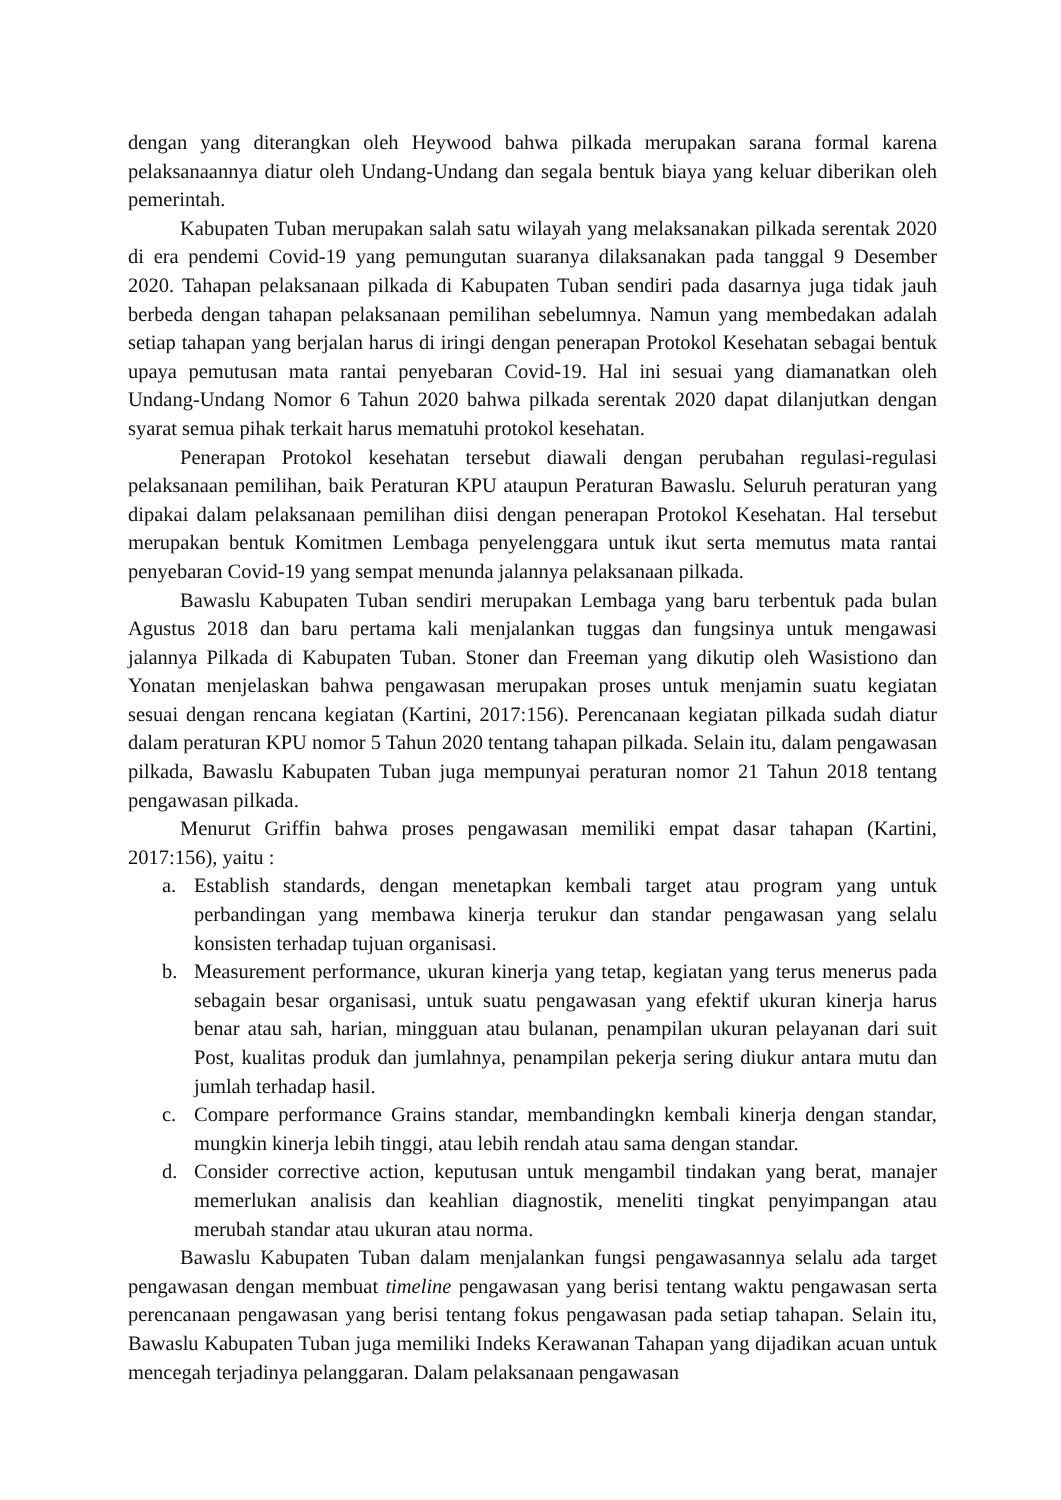dengan yang diterangkan oleh Heywood bahwa pilkada merupakan sarana formal karena pelaksanaannya diatur oleh Undang-Undang dan segala bentuk biaya yang keluar diberikan oleh pemerintah.
Kabupaten Tuban merupakan salah satu wilayah yang melaksanakan pilkada serentak 2020 di era pendemi Covid-19 yang pemungutan suaranya dilaksanakan pada tanggal 9 Desember 2020. Tahapan pelaksanaan pilkada di Kabupaten Tuban sendiri pada dasarnya juga tidak jauh berbeda dengan tahapan pelaksanaan pemilihan sebelumnya. Namun yang membedakan adalah setiap tahapan yang berjalan harus di iringi dengan penerapan Protokol Kesehatan sebagai bentuk upaya pemutusan mata rantai penyebaran Covid-19. Hal ini sesuai yang diamanatkan oleh Undang-Undang Nomor 6 Tahun 2020 bahwa pilkada serentak 2020 dapat dilanjutkan dengan syarat semua pihak terkait harus mematuhi protokol kesehatan.
Penerapan Protokol kesehatan tersebut diawali dengan perubahan regulasi-regulasi pelaksanaan pemilihan, baik Peraturan KPU ataupun Peraturan Bawaslu. Seluruh peraturan yang dipakai dalam pelaksanaan pemilihan diisi dengan penerapan Protokol Kesehatan. Hal tersebut merupakan bentuk Komitmen Lembaga penyelenggara untuk ikut serta memutus mata rantai penyebaran Covid-19 yang sempat menunda jalannya pelaksanaan pilkada.
Bawaslu Kabupaten Tuban sendiri merupakan Lembaga yang baru terbentuk pada bulan Agustus 2018 dan baru pertama kali menjalankan tuggas dan fungsinya untuk mengawasi jalannya Pilkada di Kabupaten Tuban. Stoner dan Freeman yang dikutip oleh Wasistiono dan Yonatan menjelaskan bahwa pengawasan merupakan proses untuk menjamin suatu kegiatan sesuai dengan rencana kegiatan (Kartini, 2017:156). Perencanaan kegiatan pilkada sudah diatur dalam peraturan KPU nomor 5 Tahun 2020 tentang tahapan pilkada. Selain itu, dalam pengawasan pilkada, Bawaslu Kabupaten Tuban juga mempunyai peraturan nomor 21 Tahun 2018 tentang pengawasan pilkada.
Menurut Griffin bahwa proses pengawasan memiliki empat dasar tahapan (Kartini, 2017:156), yaitu :
a. Establish standards, dengan menetapkan kembali target atau program yang untuk perbandingan yang membawa kinerja terukur dan standar pengawasan yang selalu konsisten terhadap tujuan organisasi.
b. Measurement performance, ukuran kinerja yang tetap, kegiatan yang terus menerus pada sebagain besar organisasi, untuk suatu pengawasan yang efektif ukuran kinerja harus benar atau sah, harian, mingguan atau bulanan, penampilan ukuran pelayanan dari suit Post, kualitas produk dan jumlahnya, penampilan pekerja sering diukur antara mutu dan jumlah terhadap hasil.
c. Compare performance Grains standar, membandingkn kembali kinerja dengan standar, mungkin kinerja lebih tinggi, atau lebih rendah atau sama dengan standar.
d. Consider corrective action, keputusan untuk mengambil tindakan yang berat, manajer memerlukan analisis dan keahlian diagnostik, meneliti tingkat penyimpangan atau merubah standar atau ukuran atau norma.
Bawaslu Kabupaten Tuban dalam menjalankan fungsi pengawasannya selalu ada target pengawasan dengan membuat timeline pengawasan yang berisi tentang waktu pengawasan serta perencanaan pengawasan yang berisi tentang fokus pengawasan pada setiap tahapan. Selain itu, Bawaslu Kabupaten Tuban juga memiliki Indeks Kerawanan Tahapan yang dijadikan acuan untuk mencegah terjadinya pelanggaran. Dalam pelaksanaan pengawasan